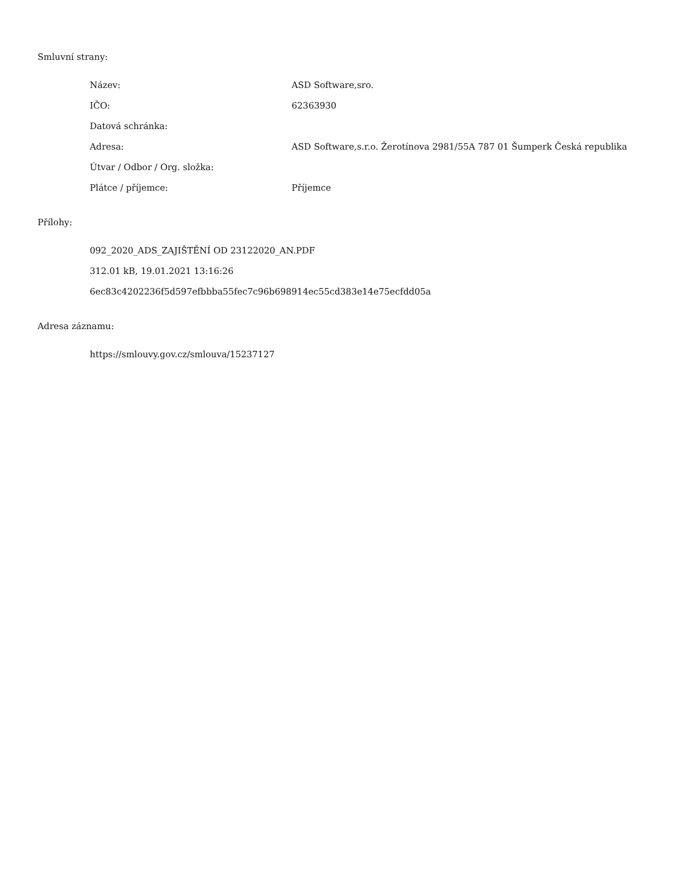Smluvní strany:
| Název: | ASD Software,sro. |
| IČO: | 62363930 |
| Datová schránka: | |
| Adresa: | ASD Software,s.r.o. Žerotínova 2981/55A 787 01 Šumperk Česká republika |
| Útvar / Odbor / Org. složka: | |
| Plátce / příjemce: | Příjemce |
Přílohy:
092_2020_ADS_ZAJIŠTĚNÍ OD 23122020_AN.PDF
312.01 kB, 19.01.2021 13:16:26
6ec83c4202236f5d597efbbba55fec7c96b698914ec55cd383e14e75ecfdd05a
Adresa záznamu:
https://smlouvy.gov.cz/smlouva/15237127